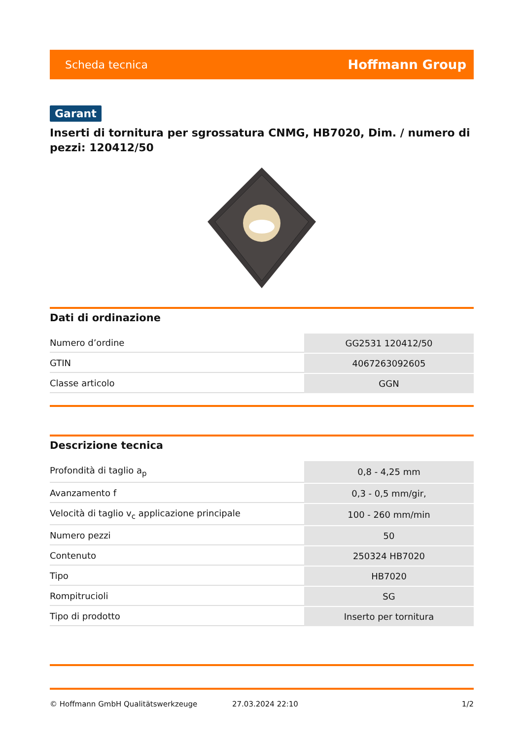Scheda tecnica Hoffmann Group
Garant
Inserti di tornitura per sgrossatura CNMG, HB7020, Dim. / numero di pezzi: 120412/50
Dati di ordinazione
| Numero d’ordine | GG2531 120412/50 |
| GTIN | 4067263092605 |
| Classe articolo | GGN |
Descrizione tecnica
| Profondità di taglio a<sub>p</sub> | 0,8 - 4,25 mm |
| Avanzamento f | 0,3 - 0,5 mm/gir, |
| Velocità di taglio v<sub>c</sub> applicazione principale | 100 - 260 mm/min |
| Numero pezzi | 50 |
| Contenuto | 250324 HB7020 |
| Tipo | HB7020 |
| Rompitrucioli | SG |
| Tipo di prodotto | Inserto per tornitura |
© Hoffmann GmbH Qualitätswerkzeuge 27.03.2024 22:10 1/2